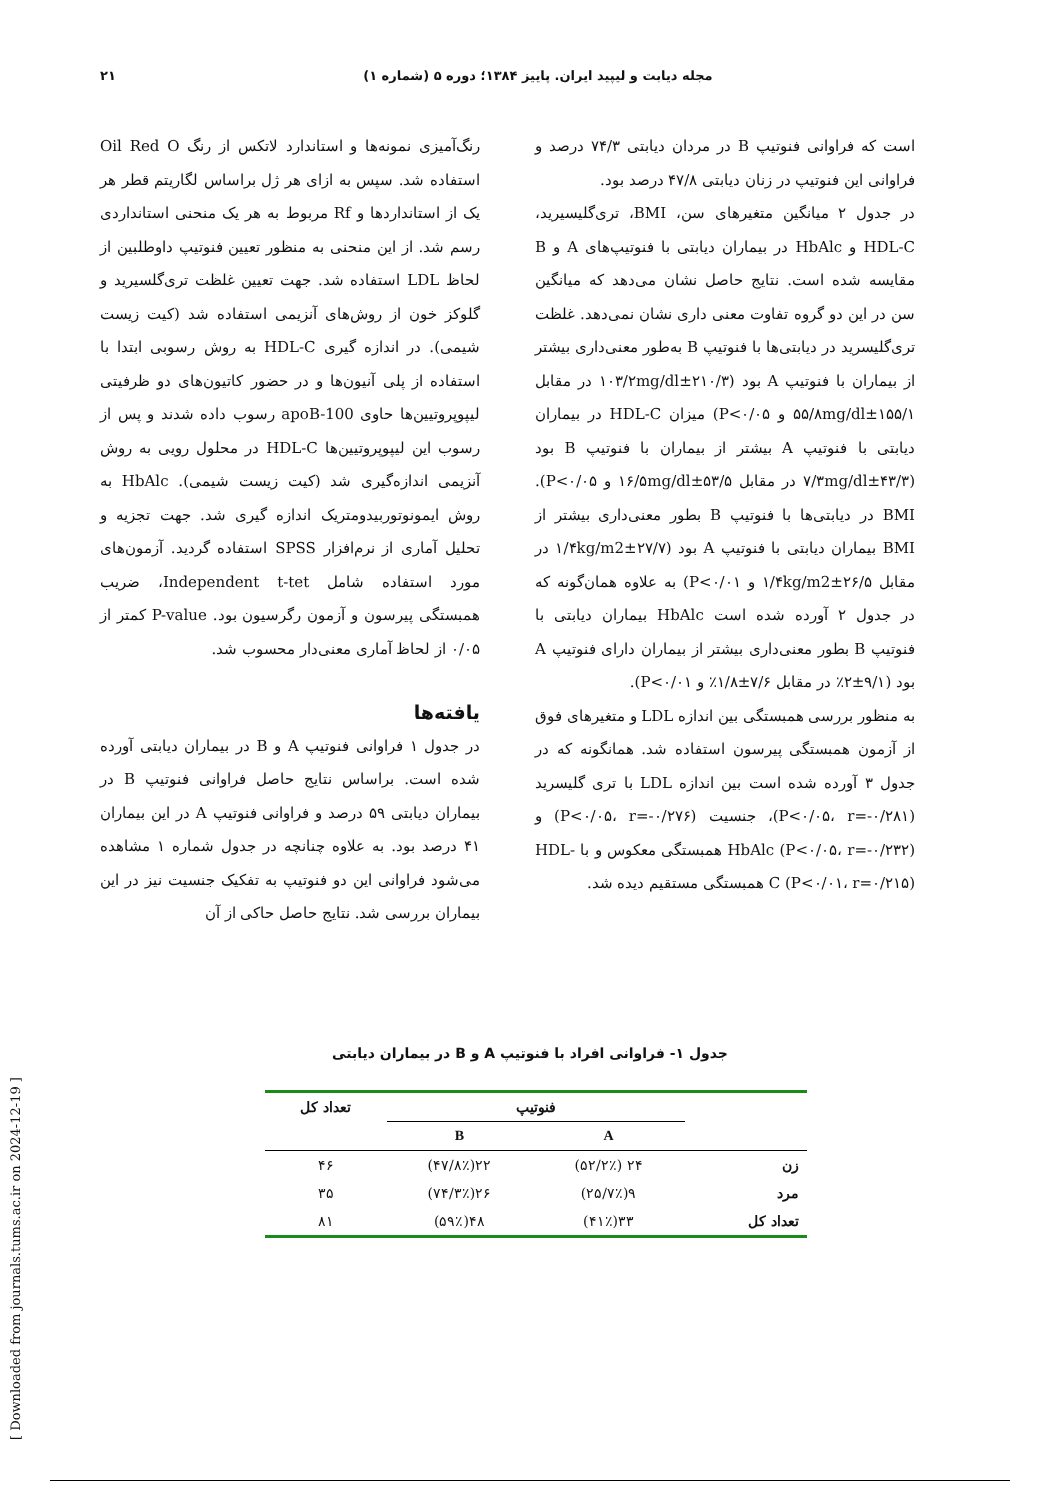۲۱ مجله دیابت و لیپید ایران. پاییز ۱۳۸۴؛ دوره ۵ (شماره ۱)
رنگ‌آمیزی نمونه‌ها و استاندارد لاتکس از رنگ Oil Red O استفاده شد. سپس به ازای هر ژل براساس لگاریتم قطر هر یک از استانداردها و Rf مربوط به هر یک منحنی استانداردی رسم شد. از این منحنی به منظور تعیین فنوتیپ داوطلبین از لحاظ LDL استفاده شد. جهت تعیین غلظت تری‌گلسیرید و گلوکز خون از روش‌های آنزیمی استفاده شد (کیت زیست شیمی). در اندازه گیری HDL-C به روش رسوبی ابتدا با استفاده از پلی آنیون‌ها و در حضور کاتیون‌های دو ظرفیتی لیپوپروتیین‌ها حاوی apoB-100 رسوب داده شدند و پس از رسوب این لیپوپروتیین‌ها HDL-C در محلول رویی به روش آنزیمی اندازه‌گیری شد (کیت زیست شیمی). HbAlc به روش ایمونوتوربیدومتریک اندازه گیری شد. جهت تجزیه و تحلیل آماری از نرم‌افزار SPSS استفاده گردید. آزمون‌های مورد استفاده شامل Independent t-tet، ضریب همبستگی پیرسون و آزمون رگرسیون بود. P-value کمتر از ۰/۰۵ از لحاظ آماری معنی‌دار محسوب شد.
یافته‌ها
در جدول ۱ فراوانی فنوتیپ A و B در بیماران دیابتی آورده شده است. براساس نتایج حاصل فراوانی فنوتیپ B در بیماران دیابتی ۵۹ درصد و فراوانی فنوتیپ A در این بیماران ۴۱ درصد بود. به علاوه چنانچه در جدول شماره ۱ مشاهده می‌شود فراوانی این دو فنوتیپ به تفکیک جنسیت نیز در این بیماران بررسی شد. نتایج حاصل حاکی از آن
است که فراوانی فنوتیپ B در مردان دیابتی ۷۴/۳ درصد و فراوانی این فنوتیپ در زنان دیابتی ۴۷/۸ درصد بود.
در جدول ۲ میانگین متغیرهای سن، BMI، تری‌گلیسیرید، HDL-C و HbAlc در بیماران دیابتی با فنوتیپ‌های A و B مقایسه شده است. نتایج حاصل نشان می‌دهد که میانگین سن در این دو گروه تفاوت معنی داری نشان نمی‌دهد. غلظت تری‌گلیسرید در دیابتی‌ها با فنوتیپ B به‌طور معنی‌داری بیشتر از بیماران با فنوتیپ A بود (۲۱۰/۳±۱۰۳/۲mg/dl در مقابل ۱۵۵/۱±۵۵/۸mg/dl و P<۰/۰۵) میزان HDL-C در بیماران دیابتی با فنوتیپ A بیشتر از بیماران با فنوتیپ B بود (۴۳/۳±۷/۳mg/dl در مقابل ۵۳/۵±۱۶/۵mg/dl و P<۰/۰۵). BMI در دیابتی‌ها با فنوتیپ B بطور معنی‌داری بیشتر از BMI بیماران دیابتی با فنوتیپ A بود (۲۷/۷±۱/۴kg/m2 در مقابل ۲۶/۵±۱/۴kg/m2 و P<۰/۰۱) به علاوه همان‌گونه که در جدول ۲ آورده شده است HbAlc بیماران دیابتی با فنوتیپ B بطور معنی‌داری بیشتر از بیماران دارای فنوتیپ A بود (۹/۱±۲٪ در مقابل ۷/۶±۱/۸٪ و P<۰/۰۱).
به منظور بررسی همبستگی بین اندازه LDL و متغیرهای فوق از آزمون همبستگی پیرسون استفاده شد. همانگونه که در جدول ۳ آورده شده است بین اندازه LDL با تری گلیسرید (P<۰/۰۵، r=-۰/۲۸۱)، جنسیت (P<۰/۰۵، r=-۰/۲۷۶) و HbAlc (P<۰/۰۵، r=-۰/۲۳۲) همبستگی معکوس و با HDL-C (P<۰/۰۱، r=۰/۲۱۵) همبستگی مستقیم دیده شد.
جدول ۱- فراوانی افراد با فنوتیپ A و B در بیماران دیابتی
| | فنوتیپ | | تعداد کل |
| --- | --- | --- | --- |
| | A | B | |
| زن | ۲۴ (۵۲/۲٪) | ۲۲(۴۷/۸٪) | ۴۶ |
| مرد | ۹(۲۵/۷٪) | ۲۶(۷۴/۳٪) | ۳۵ |
| تعداد کل | ۳۳(۴۱٪) | ۴۸(۵۹٪) | ۸۱ |
[ Downloaded from journals.tums.ac.ir on 2024-12-19 ]